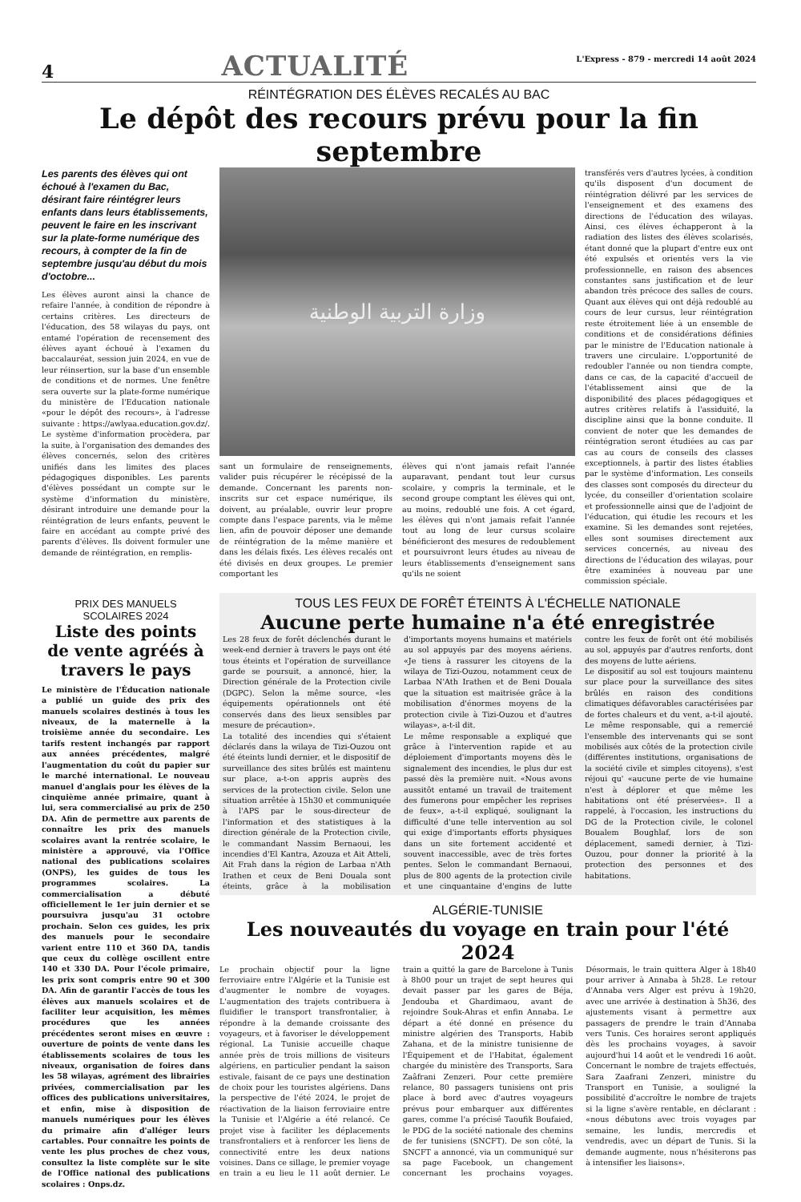4 ACTUALITÉ L'Express - 879 - mercredi 14 août 2024
RÉINTÉGRATION DES ÉLÈVES RECALÉS AU BAC
Le dépôt des recours prévu pour la fin septembre
Les parents des élèves qui ont échoué à l'examen du Bac, désirant faire réintégrer leurs enfants dans leurs établissements, peuvent le faire en les inscrivant sur la plate-forme numérique des recours, à compter de la fin de septembre jusqu'au début du mois d'octobre...
Les élèves auront ainsi la chance de refaire l'année, à condition de répondre à certains critères. Les directeurs de l'éducation, des 58 wilayas du pays, ont entamé l'opération de recensement des élèves ayant échoué à l'examen du baccalauréat, session juin 2024, en vue de leur réinsertion, sur la base d'un ensemble de conditions et de normes. Une fenêtre sera ouverte sur la plate-forme numérique du ministère de l'Education nationale «pour le dépôt des recours», à l'adresse suivante : https://awlyaa.education.gov.dz/. Le système d'information procèdera, par la suite, à l'organisation des demandes des élèves concernés, selon des critères unifiés dans les limites des places pédagogiques disponibles. Les parents d'élèves possédant un compte sur le système d'information du ministère, désirant introduire une demande pour la réintégration de leurs enfants, peuvent le faire en accédant au compte privé des parents d'élèves. Ils doivent formuler une demande de réintégration, en remplis-
وزارة التربية الوطنية
sant un formulaire de renseignements, valider puis récupérer le récépissé de la demande. Concernant les parents non-inscrits sur cet espace numérique, ils doivent, au préalable, ouvrir leur propre compte dans l'espace parents, via le même lien, afin de pouvoir déposer une demande de réintégration de la même manière et dans les délais fixés. Les élèves recalés ont été divisés en deux groupes. Le premier comportant les
élèves qui n'ont jamais refait l'année auparavant, pendant tout leur cursus scolaire, y compris la terminale, et le second groupe comptant les élèves qui ont, au moins, redoublé une fois. A cet égard, les élèves qui n'ont jamais refait l'année tout au long de leur cursus scolaire bénéficieront des mesures de redoublement et poursuivront leurs études au niveau de leurs établissements d'enseignement sans qu'ils ne soient
transférés vers d'autres lycées, à condition qu'ils disposent d'un document de réintégration délivré par les services de l'enseignement et des examens des directions de l'éducation des wilayas. Ainsi, ces élèves échapperont à la radiation des listes des élèves scolarisés, étant donné que la plupart d'entre eux ont été expulsés et orientés vers la vie professionnelle, en raison des absences constantes sans justification et de leur abandon très précoce des salles de cours. Quant aux élèves qui ont déjà redoublé au cours de leur cursus, leur réintégration reste étroitement liée à un ensemble de conditions et de considérations définies par le ministre de l'Education nationale à travers une circulaire. L'opportunité de redoubler l'année ou non tiendra compte, dans ce cas, de la capacité d'accueil de l'établissement ainsi que de la disponibilité des places pédagogiques et autres critères relatifs à l'assiduité, la discipline ainsi que la bonne conduite. Il convient de noter que les demandes de réintégration seront étudiées au cas par cas au cours de conseils des classes exceptionnels, à partir des listes établies par le système d'information. Les conseils des classes sont composés du directeur du lycée, du conseiller d'orientation scolaire et professionnelle ainsi que de l'adjoint de l'éducation, qui étudie les recours et les examine. Si les demandes sont rejetées, elles sont soumises directement aux services concernés, au niveau des directions de l'éducation des wilayas, pour être examinées à nouveau par une commission spéciale.
PRIX DES MANUELS
SCOLAIRES 2024
Liste des points de vente agréés à travers le pays
Le ministère de l'Éducation nationale a publié un guide des prix des manuels scolaires destinés à tous les niveaux, de la maternelle à la troisième année du secondaire. Les tarifs restent inchangés par rapport aux années précédentes, malgré l'augmentation du coût du papier sur le marché international. Le nouveau manuel d'anglais pour les élèves de la cinquième année primaire, quant à lui, sera commercialisé au prix de 250 DA. Afin de permettre aux parents de connaître les prix des manuels scolaires avant la rentrée scolaire, le ministère a approuvé, via l'Office national des publications scolaires (ONPS), les guides de tous les programmes scolaires. La commercialisation a débuté officiellement le 1er juin dernier et se poursuivra jusqu'au 31 octobre prochain. Selon ces guides, les prix des manuels pour le secondaire varient entre 110 et 360 DA, tandis que ceux du collège oscillent entre 140 et 330 DA. Pour l'école primaire, les prix sont compris entre 90 et 300 DA. Afin de garantir l'accès de tous les élèves aux manuels scolaires et de faciliter leur acquisition, les mêmes procédures que les années précédentes seront mises en œuvre : ouverture de points de vente dans les établissements scolaires de tous les niveaux, organisation de foires dans les 58 wilayas, agrément des librairies privées, commercialisation par les offices des publications universitaires, et enfin, mise à disposition de manuels numériques pour les élèves du primaire afin d'alléger leurs cartables. Pour connaître les points de vente les plus proches de chez vous, consultez la liste complète sur le site de l'Office national des publications scolaires : Onps.dz.
TOUS LES FEUX DE FORÊT ÉTEINTS À L'ÉCHELLE NATIONALE
Aucune perte humaine n'a été enregistrée
Les 28 feux de forêt déclenchés durant le week-end dernier à travers le pays ont été tous éteints et l'opération de surveillance garde se poursuit, a annoncé, hier, la Direction générale de la Protection civile (DGPC). Selon la même source, «les équipements opérationnels ont été conservés dans des lieux sensibles par mesure de précaution».
La totalité des incendies qui s'étaient déclarés dans la wilaya de Tizi-Ouzou ont été éteints lundi dernier, et le dispositif de surveillance des sites brûlés est maintenu sur place, a-t-on appris auprès des services de la protection civile. Selon une situation arrêtée à 15h30 et communiquée à l'APS par le sous-directeur de l'information et des statistiques à la direction générale de la Protection civile, le commandant Nassim Bernaoui, les incendies d'El Kantra, Azouza et Ait Atteli, Ait Frah dans la région de Larbaa n'Ath Irathen et ceux de Beni Douala sont éteints, grâce à la mobilisation d'importants moyens humains et matériels au sol appuyés par des moyens aériens. «Je tiens à rassurer les citoyens de la wilaya de Tizi-Ouzou, notamment ceux de Larbaa N'Ath Irathen et de Beni Douala que la situation est maitrisée grâce à la mobilisation d'énormes moyens de la protection civile à Tizi-Ouzou et d'autres wilayas», a-t-il dit.
Le même responsable a expliqué que grâce à l'intervention rapide et au déploiement d'importants moyens dès le signalement des incendies, le plus dur est passé dès la première nuit. «Nous avons aussitôt entamé un travail de traitement des fumerons pour empêcher les reprises de feux», a-t-il expliqué, soulignant la difficulté d'une telle intervention au sol qui exige d'importants efforts physiques dans un site fortement accidenté et souvent inaccessible, avec de très fortes pentes. Selon le commandant Bernaoui, plus de 800 agents de la protection civile et une cinquantaine d'engins de lutte contre les feux de forêt ont été mobilisés au sol, appuyés par d'autres renforts, dont des moyens de lutte aériens.
Le dispositif au sol est toujours maintenu sur place pour la surveillance des sites brûlés en raison des conditions climatiques défavorables caractérisées par de fortes chaleurs et du vent, a-t-il ajouté. Le même responsable, qui a remercié l'ensemble des intervenants qui se sont mobilisés aux côtés de la protection civile (différentes institutions, organisations de la société civile et simples citoyens), s'est réjoui qu' «aucune perte de vie humaine n'est à déplorer et que même les habitations ont été préservées». Il a rappelé, à l'occasion, les instructions du DG de la Protection civile, le colonel Boualem Boughlaf, lors de son déplacement, samedi dernier, à Tizi-Ouzou, pour donner la priorité à la protection des personnes et des habitations.
ALGÉRIE-TUNISIE
Les nouveautés du voyage en train pour l'été 2024
Le prochain objectif pour la ligne ferroviaire entre l'Algérie et la Tunisie est d'augmenter le nombre de voyages. L'augmentation des trajets contribuera à fluidifier le transport transfrontalier, à répondre à la demande croissante des voyageurs, et à favoriser le développement régional. La Tunisie accueille chaque année près de trois millions de visiteurs algériens, en particulier pendant la saison estivale, faisant de ce pays une destination de choix pour les touristes algériens. Dans la perspective de l'été 2024, le projet de réactivation de la liaison ferroviaire entre la Tunisie et l'Algérie a été relancé. Ce projet vise à faciliter les déplacements transfrontaliers et à renforcer les liens de connectivité entre les deux nations voisines. Dans ce sillage, le premier voyage en train a eu lieu le 11 août dernier. Le train a quitté la gare de Barcelone à Tunis à 8h00 pour un trajet de sept heures qui devait passer par les gares de Béja, Jendouba et Ghardimaou, avant de rejoindre Souk-Ahras et enfin Annaba. Le départ a été donné en présence du ministre algérien des Transports, Habib Zahana, et de la ministre tunisienne de l'Équipement et de l'Habitat, également chargée du ministère des Transports, Sara Zaâfrani Zenzeri. Pour cette première relance, 80 passagers tunisiens ont pris place à bord avec d'autres voyageurs prévus pour embarquer aux différentes gares, comme l'a précisé Taoufik Boufaied, le PDG de la société nationale des chemins de fer tunisiens (SNCFT). De son côté, la SNCFT a annoncé, via un communiqué sur sa page Facebook, un changement concernant les prochains voyages. Désormais, le train quittera Alger à 18h40 pour arriver à Annaba à 5h28. Le retour d'Annaba vers Alger est prévu à 19h20, avec une arrivée à destination à 5h36, des ajustements visant à permettre aux passagers de prendre le train d'Annaba vers Tunis. Ces horaires seront appliqués dès les prochains voyages, à savoir aujourd'hui 14 août et le vendredi 16 août. Concernant le nombre de trajets effectués, Sara Zaafrani Zenzeri, ministre du Transport en Tunisie, a souligné la possibilité d'accroître le nombre de trajets si la ligne s'avère rentable, en déclarant : «nous débutons avec trois voyages par semaine, les lundis, mercredis et vendredis, avec un départ de Tunis. Si la demande augmente, nous n'hésiterons pas à intensifier les liaisons».